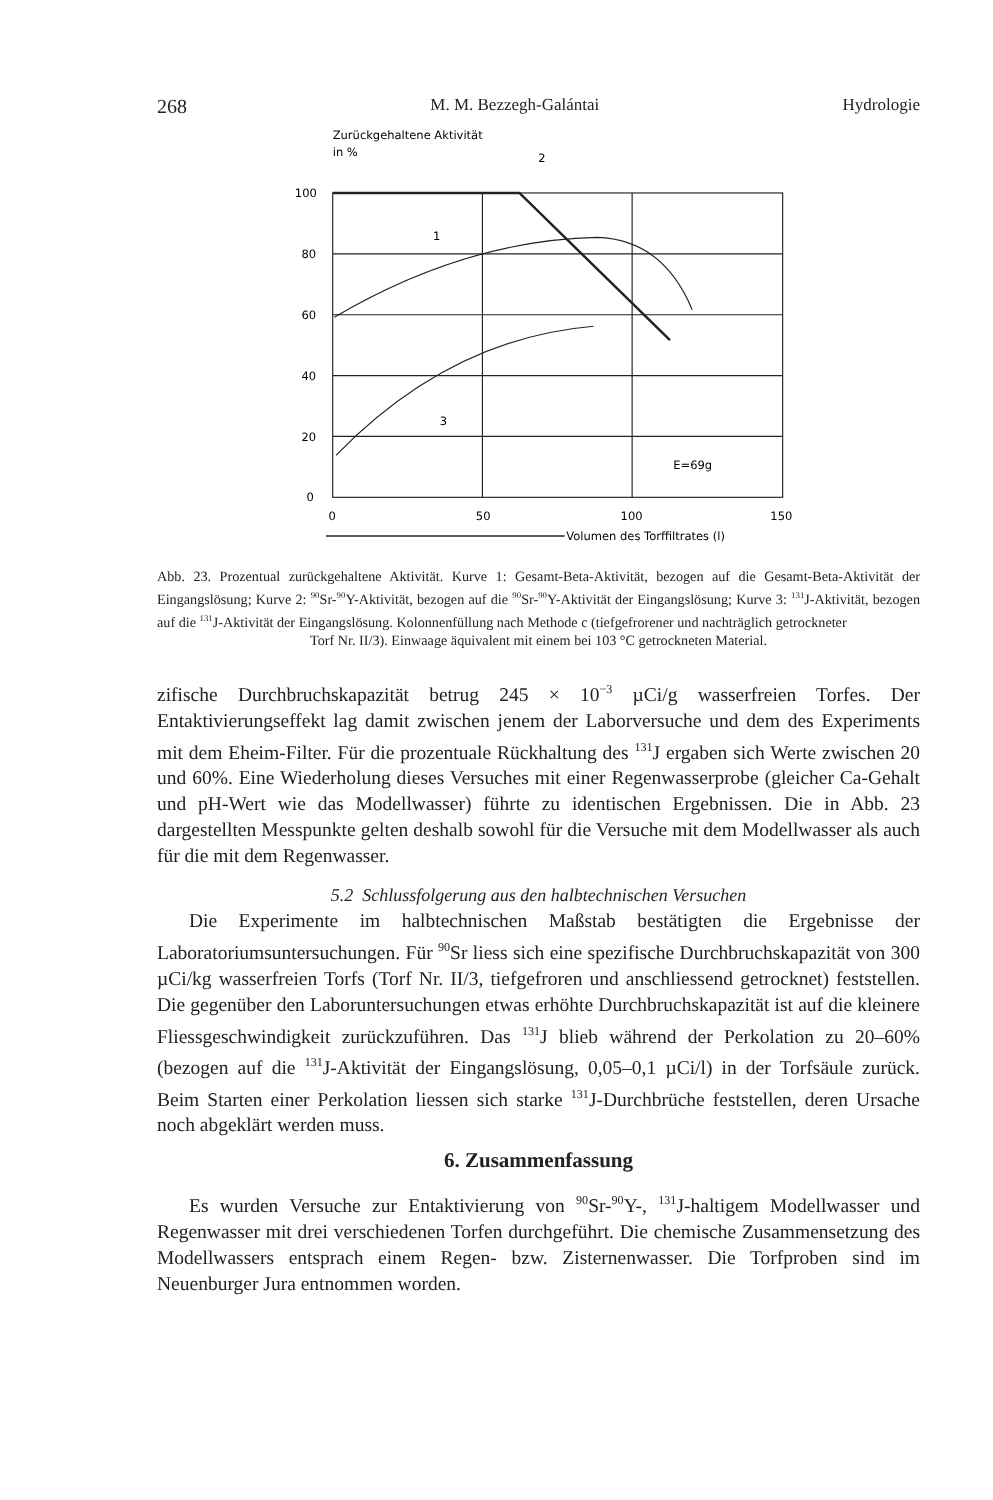268 M. M. Bezzegh-Galántai Hydrologie
Zurückgehaltene Aktivität
in %
100
80
60
40
20
0
0
50
100
150
2
1
3
E=69g
Volumen des Torffiltrates (l)
Abb. 23. Prozentual zurückgehaltene Aktivität. Kurve 1: Gesamt-Beta-Aktivität, bezogen auf die Gesamt-Beta-Aktivität der Eingangslösung; Kurve 2: <sup>90</sup>Sr-<sup>90</sup>Y-Aktivität, bezogen auf die <sup>90</sup>Sr-<sup>90</sup>Y-Aktivität der Eingangslösung; Kurve 3: <sup>131</sup>J-Aktivität, bezogen auf die <sup>131</sup>J-Aktivität der Eingangslösung. Kolonnenfüllung nach Methode c (tiefgefrorener und nachträglich getrockneter
Torf Nr. II/3). Einwaage äquivalent mit einem bei 103 °C getrockneten Material.
zifische Durchbruchskapazität betrug 245 × 10<sup>−3</sup> µCi/g wasserfreien Torfes. Der Entaktivierungseffekt lag damit zwischen jenem der Laborversuche und dem des Experiments mit dem Eheim-Filter. Für die prozentuale Rückhaltung des <sup>131</sup>J ergaben sich Werte zwischen 20 und 60%. Eine Wiederholung dieses Versuches mit einer Regenwasserprobe (gleicher Ca-Gehalt und pH-Wert wie das Modellwasser) führte zu identischen Ergebnissen. Die in Abb. 23 dargestellten Messpunkte gelten deshalb sowohl für die Versuche mit dem Modellwasser als auch für die mit dem Regenwasser.
5.2 Schlussfolgerung aus den halbtechnischen Versuchen
Die Experimente im halbtechnischen Maßstab bestätigten die Ergebnisse der Laboratoriumsuntersuchungen. Für <sup>90</sup>Sr liess sich eine spezifische Durchbruchskapazität von 300 µCi/kg wasserfreien Torfs (Torf Nr. II/3, tiefgefroren und anschliessend getrocknet) feststellen. Die gegenüber den Laboruntersuchungen etwas erhöhte Durchbruchskapazität ist auf die kleinere Fliessgeschwindigkeit zurückzuführen. Das <sup>131</sup>J blieb während der Perkolation zu 20–60% (bezogen auf die <sup>131</sup>J-Aktivität der Eingangslösung, 0,05–0,1 µCi/l) in der Torfsäule zurück. Beim Starten einer Perkolation liessen sich starke <sup>131</sup>J-Durchbrüche feststellen, deren Ursache noch abgeklärt werden muss.
6. Zusammenfassung
Es wurden Versuche zur Entaktivierung von <sup>90</sup>Sr-<sup>90</sup>Y-, <sup>131</sup>J-haltigem Modellwasser und Regenwasser mit drei verschiedenen Torfen durchgeführt. Die chemische Zusammensetzung des Modellwassers entsprach einem Regen- bzw. Zisternenwasser. Die Torfproben sind im Neuenburger Jura entnommen worden.